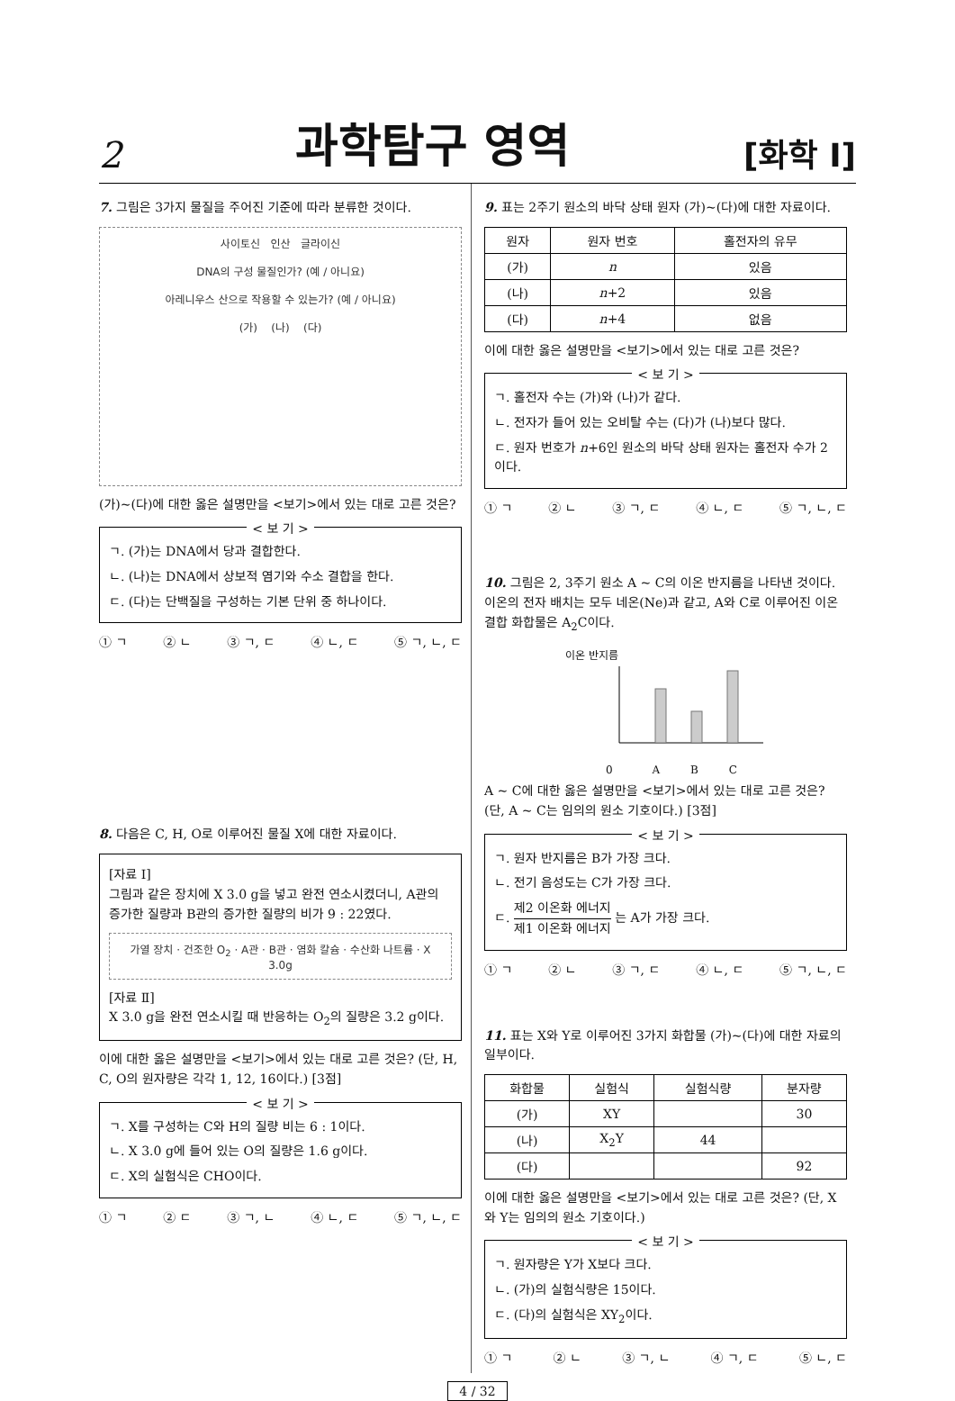2 과학탐구 영역 [화학 Ⅰ]
7. 그림은 3가지 물질을 주어진 기준에 따라 분류한 것이다.
사이토신 인산 글라이신
DNA의 구성 물질인가? (예 / 아니요)
아레니우스 산으로 작용할 수 있는가? (예 / 아니요)
(가) (나) (다)
(가)~(다)에 대한 옳은 설명만을 <보기>에서 있는 대로 고른 것은?
< 보 기 >
ㄱ. (가)는 DNA에서 당과 결합한다.
ㄴ. (나)는 DNA에서 상보적 염기와 수소 결합을 한다.
ㄷ. (다)는 단백질을 구성하는 기본 단위 중 하나이다.
① ㄱ ② ㄴ ③ ㄱ, ㄷ ④ ㄴ, ㄷ ⑤ ㄱ, ㄴ, ㄷ
8. 다음은 C, H, O로 이루어진 물질 X에 대한 자료이다.
[자료 Ⅰ]
그림과 같은 장치에 X 3.0 g을 넣고 완전 연소시켰더니, A관의 증가한 질량과 B관의 증가한 질량의 비가 9 : 22였다.
가열 장치 · 건조한 O<sub>2</sub> · A관 · B관 · 염화 칼슘 · 수산화 나트륨 · X 3.0g
[자료 Ⅱ]
X 3.0 g을 완전 연소시킬 때 반응하는 O<sub>2</sub>의 질량은 3.2 g이다.
이에 대한 옳은 설명만을 <보기>에서 있는 대로 고른 것은? (단, H, C, O의 원자량은 각각 1, 12, 16이다.) [3점]
< 보 기 >
ㄱ. X를 구성하는 C와 H의 질량 비는 6 : 1이다.
ㄴ. X 3.0 g에 들어 있는 O의 질량은 1.6 g이다.
ㄷ. X의 실험식은 CHO이다.
① ㄱ ② ㄷ ③ ㄱ, ㄴ ④ ㄴ, ㄷ ⑤ ㄱ, ㄴ, ㄷ
9. 표는 2주기 원소의 바닥 상태 원자 (가)~(다)에 대한 자료이다.
| 원자 | 원자 번호 | 홀전자의 유무 |
| --- | --- | --- |
| (가) | n | 있음 |
| (나) | n +2 | 있음 |
| (다) | n +4 | 없음 |
이에 대한 옳은 설명만을 <보기>에서 있는 대로 고른 것은?
< 보 기 >
ㄱ. 홀전자 수는 (가)와 (나)가 같다.
ㄴ. 전자가 들어 있는 오비탈 수는 (다)가 (나)보다 많다.
ㄷ. 원자 번호가 n+6인 원소의 바닥 상태 원자는 홀전자 수가 2이다.
① ㄱ ② ㄴ ③ ㄱ, ㄷ ④ ㄴ, ㄷ ⑤ ㄱ, ㄴ, ㄷ
10. 그림은 2, 3주기 원소 A ~ C의 이온 반지름을 나타낸 것이다. 이온의 전자 배치는 모두 네온(Ne)과 같고, A와 C로 이루어진 이온 결합 화합물은 A<sub>2</sub>C이다.
이온 반지름
0 A B C
A ~ C에 대한 옳은 설명만을 <보기>에서 있는 대로 고른 것은? (단, A ~ C는 임의의 원소 기호이다.) [3점]
< 보 기 >
ㄱ. 원자 반지름은 B가 가장 크다.
ㄴ. 전기 음성도는 C가 가장 크다.
ㄷ. 제2 이온화 에너지 제1 이온화 에너지 는 A가 가장 크다.
① ㄱ ② ㄴ ③ ㄱ, ㄷ ④ ㄴ, ㄷ ⑤ ㄱ, ㄴ, ㄷ
11. 표는 X와 Y로 이루어진 3가지 화합물 (가)~(다)에 대한 자료의 일부이다.
| 화합물 | 실험식 | 실험식량 | 분자량 |
| --- | --- | --- | --- |
| (가) | XY | | 30 |
| (나) | X<sub>2</sub>Y | 44 | |
| (다) | | | 92 |
이에 대한 옳은 설명만을 <보기>에서 있는 대로 고른 것은? (단, X와 Y는 임의의 원소 기호이다.)
< 보 기 >
ㄱ. 원자량은 Y가 X보다 크다.
ㄴ. (가)의 실험식량은 15이다.
ㄷ. (다)의 실험식은 XY<sub>2</sub>이다.
① ㄱ ② ㄴ ③ ㄱ, ㄴ ④ ㄱ, ㄷ ⑤ ㄴ, ㄷ
4 / 32